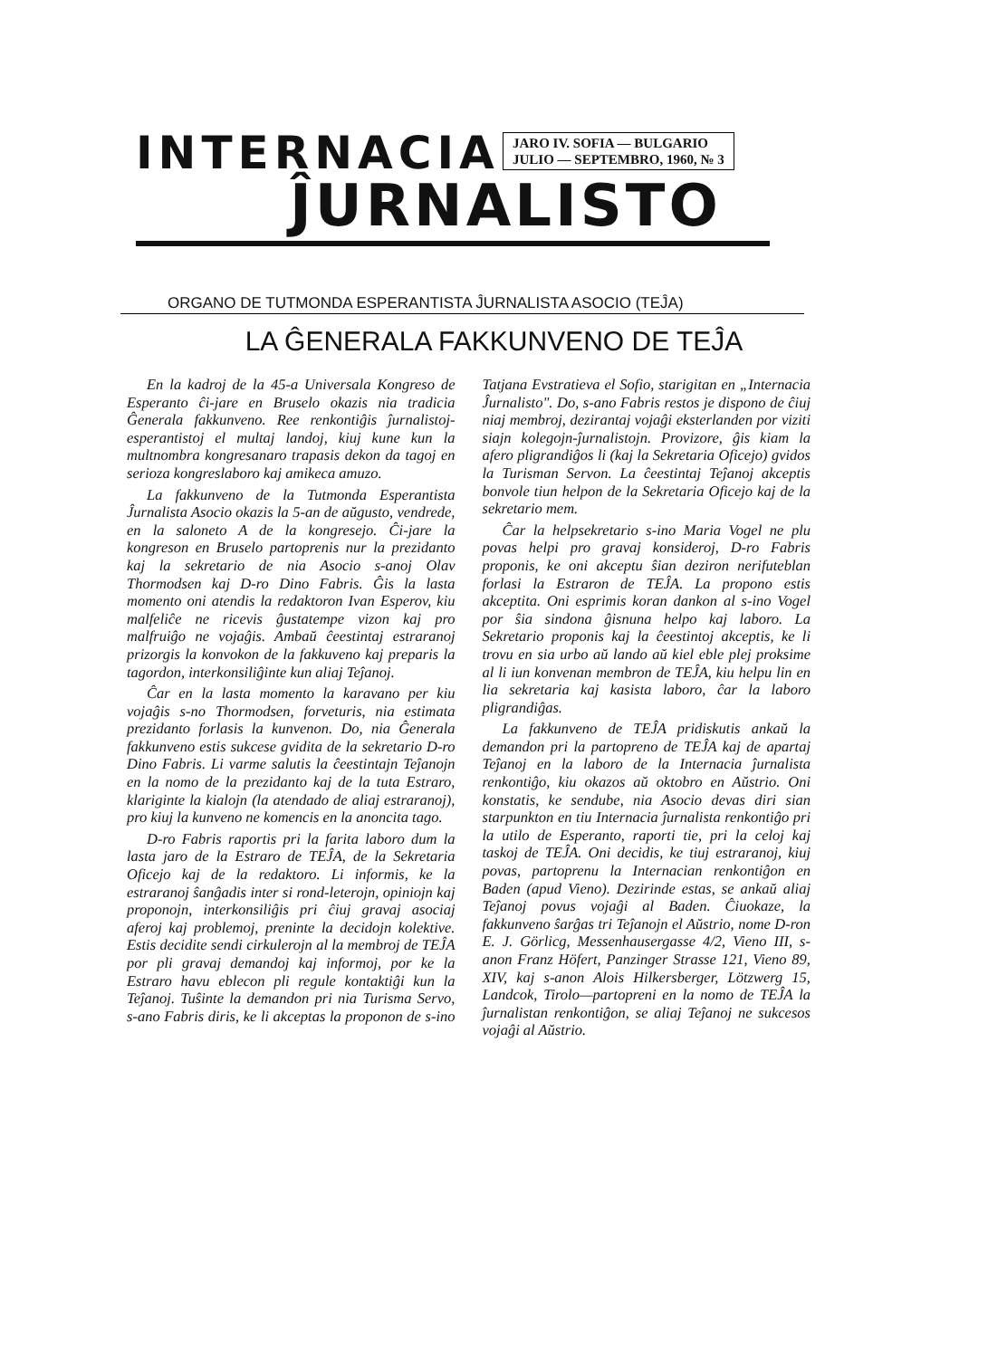INTERNACIA
JARO IV. SOFIA — BULGARIO
JULIO — SEPTEMBRO, 1960, № 3
ĴURNALISTO
ORGANO DE TUTMONDA ESPERANTISTA ĴURNALISTA ASOCIO (TEĴA)
LA ĜENERALA FAKKUNVENO DE TEĴA
En la kadroj de la 45-a Universala Kongreso de Esperanto ĉi-jare en Bruselo okazis nia tradicia Ĝenerala fakkunveno. Ree renkontiĝis ĵurnalistoj-esperantistoj el multaj landoj, kiuj kune kun la multnombra kongresanaro trapasis dekon da tagoj en serioza kongreslaboro kaj amikeca amuzo.
La fakkunveno de la Tutmonda Esperantista Ĵurnalista Asocio okazis la 5-an de aŭgusto, vendrede, en la saloneto A de la kongresejo. Ĉi-jare la kongreson en Bruselo partoprenis nur la prezidanto kaj la sekretario de nia Asocio s-anoj Olav Thormodsen kaj D-ro Dino Fabris. Ĝis la lasta momento oni atendis la redaktoron Ivan Esperov, kiu malfeliĉe ne ricevis ĝustatempe vizon kaj pro malfruiĝo ne vojaĝis. Ambaŭ ĉeestintaj estraranoj prizorgis la konvokon de la fakkuveno kaj preparis la tagordon, interkonsiliĝinte kun aliaj Teĵanoj.
Ĉar en la lasta momento la karavano per kiu vojaĝis s-no Thormodsen, forveturis, nia estimata prezidanto forlasis la kunvenon. Do, nia Ĝenerala fakkunveno estis sukcese gvidita de la sekretario D-ro Dino Fabris. Li varme salutis la ĉeestintajn Teĵanojn en la nomo de la prezidanto kaj de la tuta Estraro, klariginte la kialojn (la atendado de aliaj estraranoj), pro kiuj la kunveno ne komencis en la anoncita tago.
D-ro Fabris raportis pri la farita laboro dum la lasta jaro de la Estraro de TEĴA, de la Sekretaria Oficejo kaj de la redaktoro. Li informis, ke la estraranoj ŝanĝadis inter si rond-leterojn, opiniojn kaj proponojn, interkonsiliĝis pri ĉiuj gravaj asociaj aferoj kaj problemoj, preninte la decidojn kolektive. Estis decidite sendi cirkulerojn al la membroj de TEĴA por pli gravaj demandoj kaj informoj, por ke la Estraro havu eblecon pli regule kontaktiĝi kun la Teĵanoj. Tuŝinte la demandon pri nia Turisma Servo, s-ano Fabris diris, ke li akceptas la proponon de s-ino Tatjana Evstratieva el Sofio, starigitan en „Internacia Ĵurnalisto". Do, s-ano Fabris restos je dispono de ĉiuj niaj membroj, dezirantaj vojaĝi eksterlanden por viziti siajn kolegojn-ĵurnalistojn. Provizore, ĝis kiam la afero pligrandiĝos li (kaj la Sekretaria Oficejo) gvidos la Turisman Servon. La ĉeestintaj Teĵanoj akceptis bonvole tiun helpon de la Sekretaria Oficejo kaj de la sekretario mem.
Ĉar la helpsekretario s-ino Maria Vogel ne plu povas helpi pro gravaj konsideroj, D-ro Fabris proponis, ke oni akceptu ŝian deziron nerifuteblan forlasi la Estraron de TEĴA. La propono estis akceptita. Oni esprimis koran dankon al s-ino Vogel por ŝia sindona ĝisnuna helpo kaj laboro. La Sekretario proponis kaj la ĉeestintoj akceptis, ke li trovu en sia urbo aŭ lando aŭ kiel eble plej proksime al li iun konvenan membron de TEĴA, kiu helpu lin en lia sekretaria kaj kasista laboro, ĉar la laboro pligrandiĝas.
La fakkunveno de TEĴA pridiskutis ankaŭ la demandon pri la partopreno de TEĴA kaj de apartaj Teĵanoj en la laboro de la Internacia ĵurnalista renkontiĝo, kiu okazos aŭ oktobro en Aŭstrio. Oni konstatis, ke sendube, nia Asocio devas diri sian starpunkton en tiu Internacia ĵurnalista renkontiĝo pri la utilo de Esperanto, raporti tie, pri la celoj kaj taskoj de TEĴA. Oni decidis, ke tiuj estraranoj, kiuj povas, partoprenu la Internacian renkontiĝon en Baden (apud Vieno). Dezirinde estas, se ankaŭ aliaj Teĵanoj povus vojaĝi al Baden. Ĉiuokaze, la fakkunveno ŝarĝas tri Teĵanojn el Aŭstrio, nome D-ron E. J. Görlicg, Messenhausergasse 4/2, Vieno III, s-anon Franz Höfert, Panzinger Strasse 121, Vieno 89, XIV, kaj s-anon Alois Hilkersberger, Lötzwerg 15, Landcok, Tirolo—partopreni en la nomo de TEĴA la ĵurnalistan renkontiĝon, se aliaj Teĵanoj ne sukcesos vojaĝi al Aŭstrio.